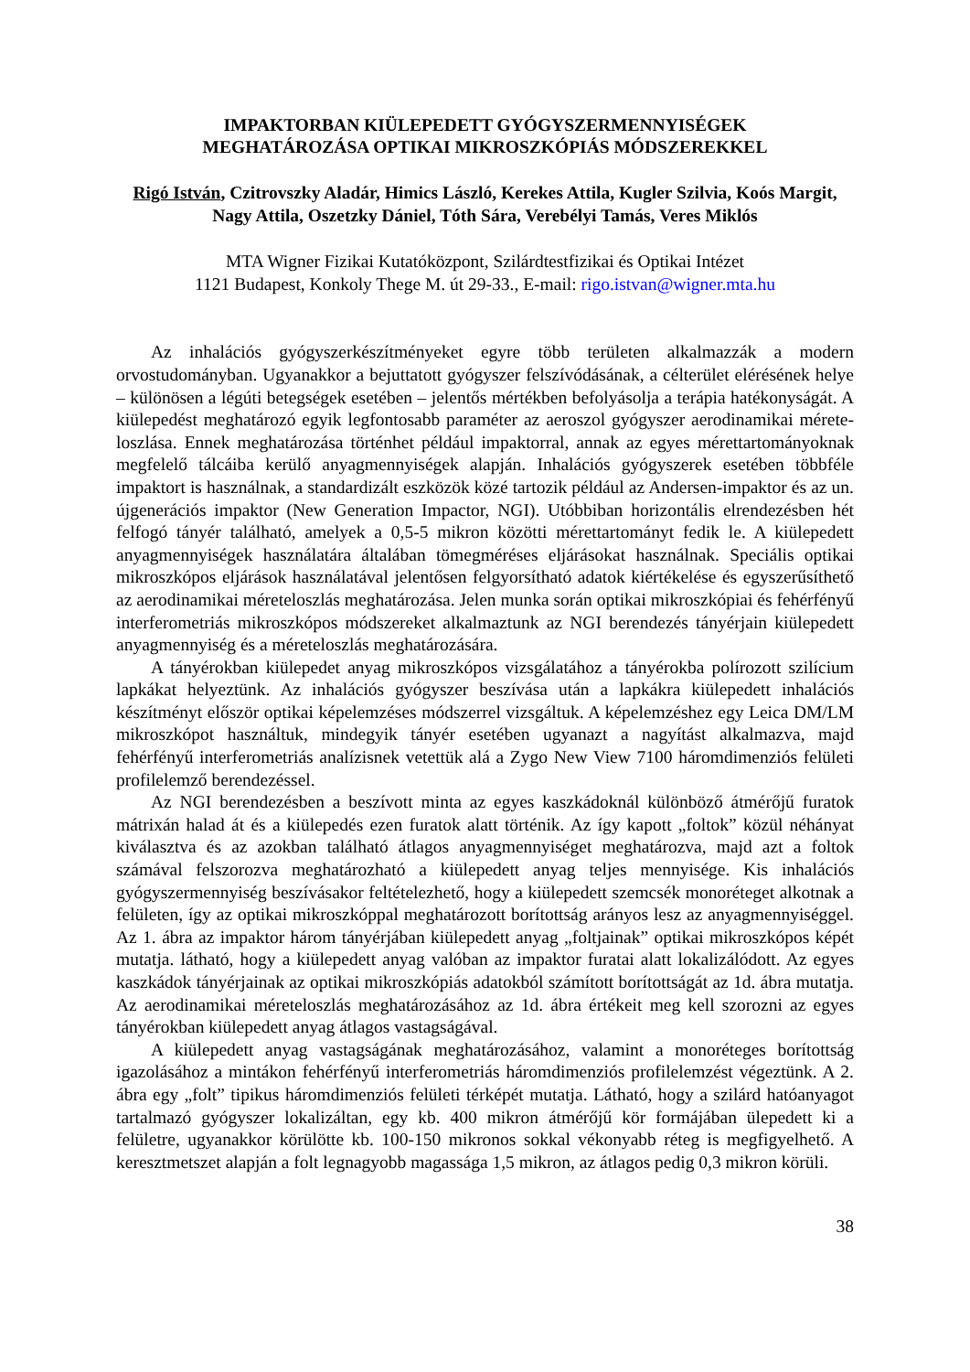IMPAKTORBAN KIÜLEPEDETT GYÓGYSZERMENNYISÉGEK
MEGHATÁROZÁSA OPTIKAI MIKROSZKÓPIÁS MÓDSZEREKKEL
Rigó István, Czitrovszky Aladár, Himics László, Kerekes Attila, Kugler Szilvia, Koós Margit, Nagy Attila, Oszetzky Dániel, Tóth Sára, Verebélyi Tamás, Veres Miklós
MTA Wigner Fizikai Kutatóközpont, Szilárdtestfizikai és Optikai Intézet
1121 Budapest, Konkoly Thege M. út 29-33., E-mail: rigo.istvan@wigner.mta.hu
Az inhalációs gyógyszerkészítményeket egyre több területen alkalmazzák a modern orvostudományban. Ugyanakkor a bejuttatott gyógyszer felszívódásának, a célterület elérésének helye – különösen a légúti betegségek esetében – jelentős mértékben befolyásolja a terápia hatékonyságát. A kiülepedést meghatározó egyik legfontosabb paraméter az aeroszol gyógyszer aerodinamikai mérete­loszlása. Ennek meghatározása történhet például impaktorral, annak az egyes mérettartományoknak megfelelő tálcáiba kerülő anyagmennyiségek alapján. Inhalációs gyógyszerek esetében többféle impaktort is használnak, a standardizált eszközök közé tartozik például az Andersen-impaktor és az un. újgenerációs impaktor (New Generation Impactor, NGI). Utóbbiban horizontális elrendezésben hét felfogó tányér található, amelyek a 0,5-5 mikron közötti mérettartományt fedik le. A kiülepedett anyagmennyiségek használatára általában tömegméréses eljárásokat használnak. Speciális optikai mikroszkópos eljárások használatával jelentősen felgyorsítható adatok kiértékelése és egyszerűsíthető az aerodinamikai méreteloszlás meghatározása. Jelen munka során optikai mikroszkópiai és fehérfényű interferometriás mikroszkópos módszereket alkalmaztunk az NGI berendezés tányérjain kiülepedett anyagmennyiség és a méreteloszlás meghatározására.
A tányérokban kiülepedet anyag mikroszkópos vizsgálatához a tányérokba polírozott szilícium lapkákat helyeztünk. Az inhalációs gyógyszer beszívása után a lapkákra kiülepedett inhalációs készítményt először optikai képelemzéses módszerrel vizsgáltuk. A képelemzéshez egy Leica DM/LM mikroszkópot használtuk, mindegyik tányér esetében ugyanazt a nagyítást alkalmazva, majd fehérfényű interferometriás analízisnek vetettük alá a Zygo New View 7100 háromdimenziós felületi profilelemző berendezéssel.
Az NGI berendezésben a beszívott minta az egyes kaszkádoknál különböző átmérőjű furatok mátrixán halad át és a kiülepedés ezen furatok alatt történik. Az így kapott „foltok” közül néhányat kiválasztva és az azokban található átlagos anyagmennyiséget meghatározva, majd azt a foltok számával felszorozva meghatározható a kiülepedett anyag teljes mennyisége. Kis inhalációs gyógyszermennyiség beszívásakor feltételezhető, hogy a kiülepedett szemcsék monoréteget alkotnak a felületen, így az optikai mikroszkóppal meghatározott borítottság arányos lesz az anyagmennyiséggel. Az 1. ábra az impaktor három tányérjában kiülepedett anyag „foltjainak” optikai mikroszkópos képét mutatja. látható, hogy a kiülepedett anyag valóban az impaktor furatai alatt lokalizálódott. Az egyes kaszkádok tányérjainak az optikai mikroszkópiás adatokból számított borítottságát az 1d. ábra mutatja. Az aerodinamikai méreteloszlás meghatározásához az 1d. ábra értékeit meg kell szorozni az egyes tányérokban kiülepedett anyag átlagos vastagságával.
A kiülepedett anyag vastagságának meghatározásához, valamint a monoréteges borítottság igazolásához a mintákon fehérfényű interferometriás háromdimenziós profilelemzést végeztünk. A 2. ábra egy „folt” tipikus háromdimenziós felületi térképét mutatja. Látható, hogy a szilárd hatóanyagot tartalmazó gyógyszer lokalizáltan, egy kb. 400 mikron átmérőjű kör formájában ülepedett ki a felületre, ugyanakkor körülötte kb. 100-150 mikronos sokkal vékonyabb réteg is megfigyelhető. A keresztmetszet alapján a folt legnagyobb magassága 1,5 mikron, az átlagos pedig 0,3 mikron körüli.
38